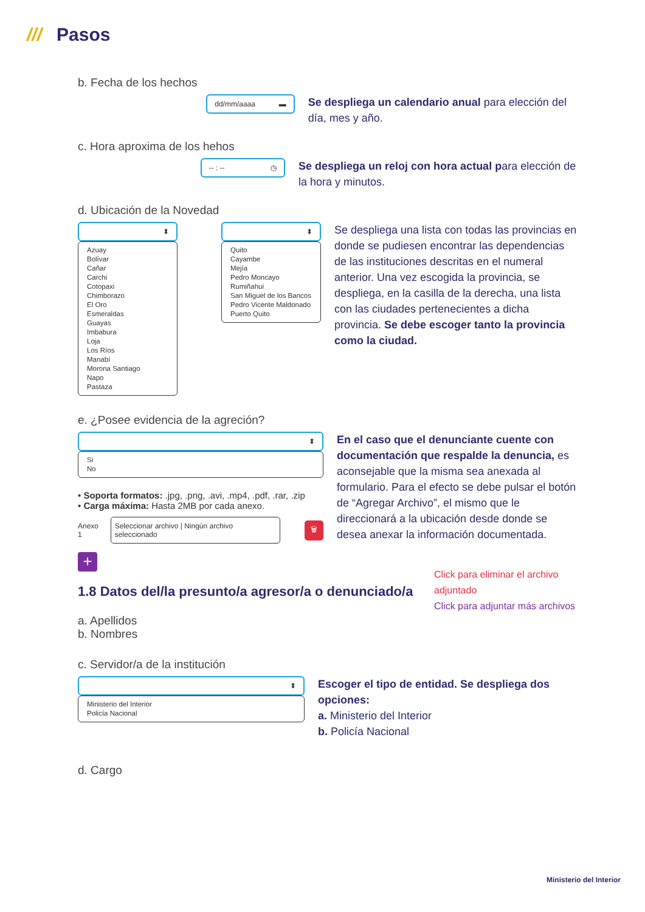/// Pasos
b. Fecha de los hechos
dd/mm/aaaa ▬
Se despliega un calendario anual para elección del día, mes y año.
c. Hora aproxima de los hehos
-- : -- ◷
Se despliega un reloj con hora actual para elección de la hora y minutos.
d. Ubicación de la Novedad
⬍
Azuay
Bolívar
Cañar
Carchi
Cotopaxi
Chimborazo
El Oro
Esmeraldas
Guayas
Imbabura
Loja
Los Ríos
Manabí
Morona Santiago
Napo
Pastaza
⬍
Quito
Cayambe
Mejía
Pedro Moncayo
Rumiñahui
San Miguel de los Bancos
Pedro Vicente Maldonado
Puerto Quito
Se despliega una lista con todas las provincias en donde se pudiesen encontrar las dependencias de las instituciones descritas en el numeral anterior. Una vez escogida la provincia, se despliega, en la casilla de la derecha, una lista con las ciudades pertenecientes a dicha provincia. Se debe escoger tanto la provincia como la ciudad.
e. ¿Posee evidencia de la agreción?
⬍
Si
No
• Soporta formatos: .jpg, .png, .avi, .mp4, .pdf, .rar, .zip
• Carga máxima: Hasta 2MB por cada anexo.
Anexo 1 Seleccionar archivo | Ningún archivo seleccionado 🗑
+
En el caso que el denunciante cuente con documentación que respalde la denuncia, es aconsejable que la misma sea anexada al formulario. Para el efecto se debe pulsar el botón de “Agregar Archivo”, el mismo que le direccionará a la ubicación desde donde se desea anexar la información documentada.
Click para eliminar el archivo adjuntado
Click para adjuntar más archivos
1.8 Datos del/la presunto/a agresor/a o denunciado/a
a. Apellidos
b. Nombres
c. Servidor/a de la institución
⬍
Ministerio del Interior
Policía Nacional
Escoger el tipo de entidad. Se despliega dos opciones:
a. Ministerio del Interior
b. Policía Nacional
d. Cargo
Ministerio del Interior